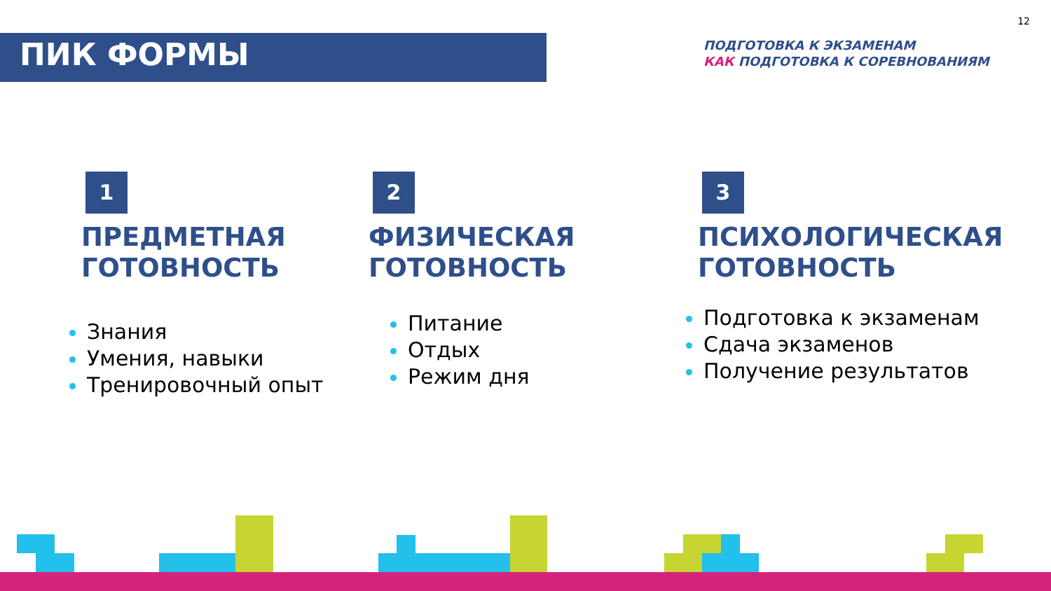12
ПИК ФОРМЫ
ПОДГОТОВКА К ЭКЗАМЕНАМ
КАК ПОДГОТОВКА К СОРЕВНОВАНИЯМ
1
ПРЕДМЕТНАЯ
ГОТОВНОСТЬ
Знания
Умения, навыки
Тренировочный опыт
2
ФИЗИЧЕСКАЯ
ГОТОВНОСТЬ
Питание
Отдых
Режим дня
3
ПСИХОЛОГИЧЕСКАЯ
ГОТОВНОСТЬ
Подготовка к экзаменам
Сдача экзаменов
Получение результатов